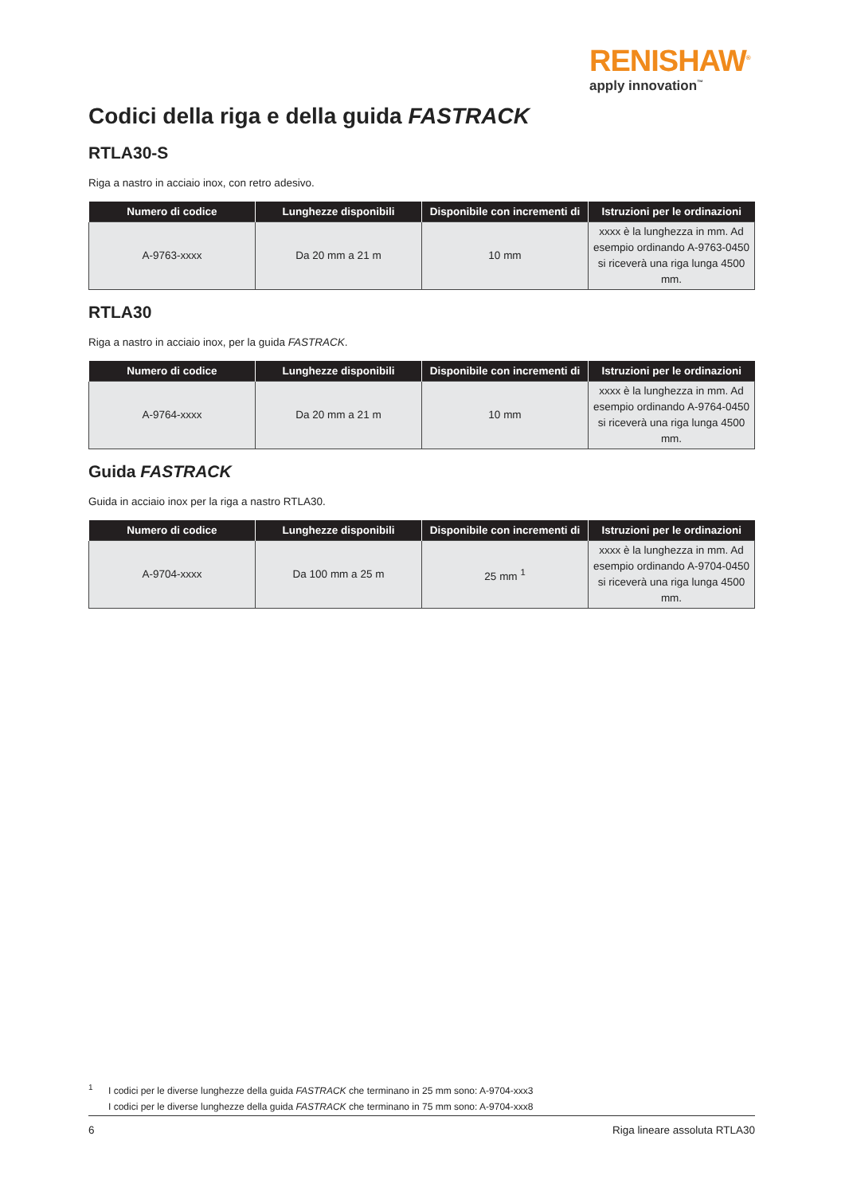RENISHAW<sup>®</sup>
apply innovation<sup>™</sup>
Codici della riga e della guida FASTRACK
RTLA30-S
Riga a nastro in acciaio inox, con retro adesivo.
| Numero di codice | Lunghezze disponibili | Disponibile con incrementi di | Istruzioni per le ordinazioni |
| --- | --- | --- | --- |
| A-9763-xxxx | Da 20 mm a 21 m | 10 mm | xxxx è la lunghezza in mm. Ad esempio ordinando A-9763-0450 si riceverà una riga lunga 4500 mm. |
RTLA30
Riga a nastro in acciaio inox, per la guida FASTRACK.
| Numero di codice | Lunghezze disponibili | Disponibile con incrementi di | Istruzioni per le ordinazioni |
| --- | --- | --- | --- |
| A-9764-xxxx | Da 20 mm a 21 m | 10 mm | xxxx è la lunghezza in mm. Ad esempio ordinando A-9764-0450 si riceverà una riga lunga 4500 mm. |
Guida FASTRACK
Guida in acciaio inox per la riga a nastro RTLA30.
| Numero di codice | Lunghezze disponibili | Disponibile con incrementi di | Istruzioni per le ordinazioni |
| --- | --- | --- | --- |
| A-9704-xxxx | Da 100 mm a 25 m | 25 mm <sup>1</sup> | xxxx è la lunghezza in mm. Ad esempio ordinando A-9704-0450 si riceverà una riga lunga 4500 mm. |
<sup>1</sup>
I codici per le diverse lunghezze della guida FASTRACK che terminano in 25 mm sono: A-9704-xxx3
I codici per le diverse lunghezze della guida FASTRACK che terminano in 75 mm sono: A-9704-xxx8
6 Riga lineare assoluta RTLA30